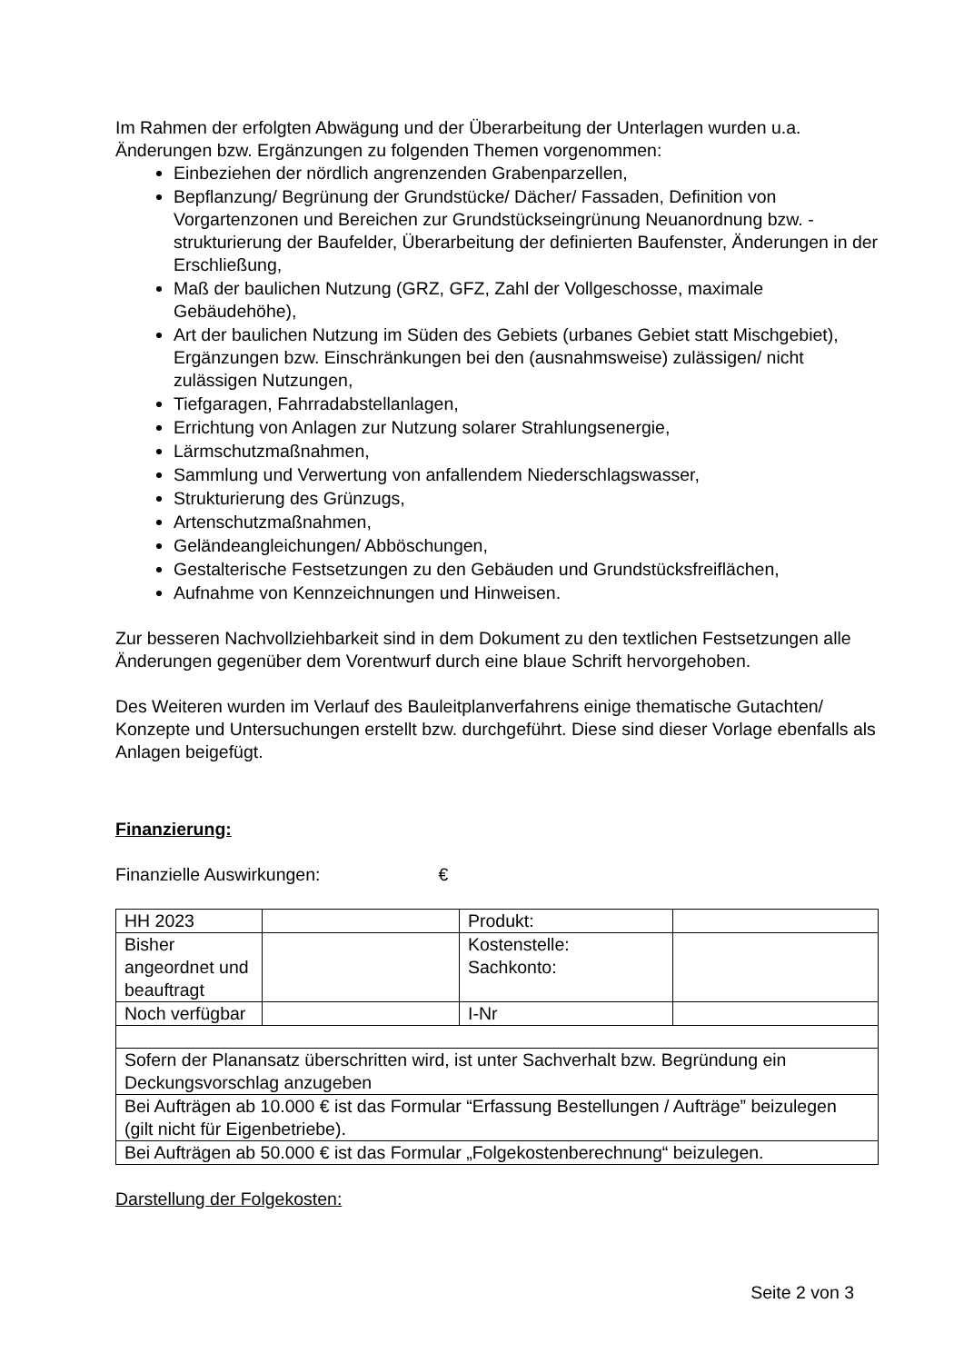Im Rahmen der erfolgten Abwägung und der Überarbeitung der Unterlagen wurden u.a. Änderungen bzw. Ergänzungen zu folgenden Themen vorgenommen:
Einbeziehen der nördlich angrenzenden Grabenparzellen,
Bepflanzung/ Begrünung der Grundstücke/ Dächer/ Fassaden, Definition von Vorgartenzonen und Bereichen zur Grundstückseingrünung Neuanordnung bzw. -strukturierung der Baufelder, Überarbeitung der definierten Baufenster, Änderungen in der Erschließung,
Maß der baulichen Nutzung (GRZ, GFZ, Zahl der Vollgeschosse, maximale Gebäudehöhe),
Art der baulichen Nutzung im Süden des Gebiets (urbanes Gebiet statt Mischgebiet), Ergänzungen bzw. Einschränkungen bei den (ausnahmsweise) zulässigen/ nicht zulässigen Nutzungen,
Tiefgaragen, Fahrradabstellanlagen,
Errichtung von Anlagen zur Nutzung solarer Strahlungsenergie,
Lärmschutzmaßnahmen,
Sammlung und Verwertung von anfallendem Niederschlagswasser,
Strukturierung des Grünzugs,
Artenschutzmaßnahmen,
Geländeangleichungen/ Abböschungen,
Gestalterische Festsetzungen zu den Gebäuden und Grundstücksfreiflächen,
Aufnahme von Kennzeichnungen und Hinweisen.
Zur besseren Nachvollziehbarkeit sind in dem Dokument zu den textlichen Festsetzungen alle Änderungen gegenüber dem Vorentwurf durch eine blaue Schrift hervorgehoben.
Des Weiteren wurden im Verlauf des Bauleitplanverfahrens einige thematische Gutachten/ Konzepte und Untersuchungen erstellt bzw. durchgeführt. Diese sind dieser Vorlage ebenfalls als Anlagen beigefügt.
Finanzierung:
Finanzielle Auswirkungen: €
| HH 2023 | | Produkt: | |
| Bisher angeordnet und beauftragt | | Kostenstelle: Sachkonto: | |
| Noch verfügbar | | I-Nr | |
| Sofern der Planansatz überschritten wird, ist unter Sachverhalt bzw. Begründung ein Deckungsvorschlag anzugeben | | | |
| Bei Aufträgen ab 10.000 € ist das Formular “Erfassung Bestellungen / Aufträge” beizulegen (gilt nicht für Eigenbetriebe). | | | |
| Bei Aufträgen ab 50.000 € ist das Formular „Folgekostenberechnung“ beizulegen. | | | |
Darstellung der Folgekosten:
Seite 2 von 3